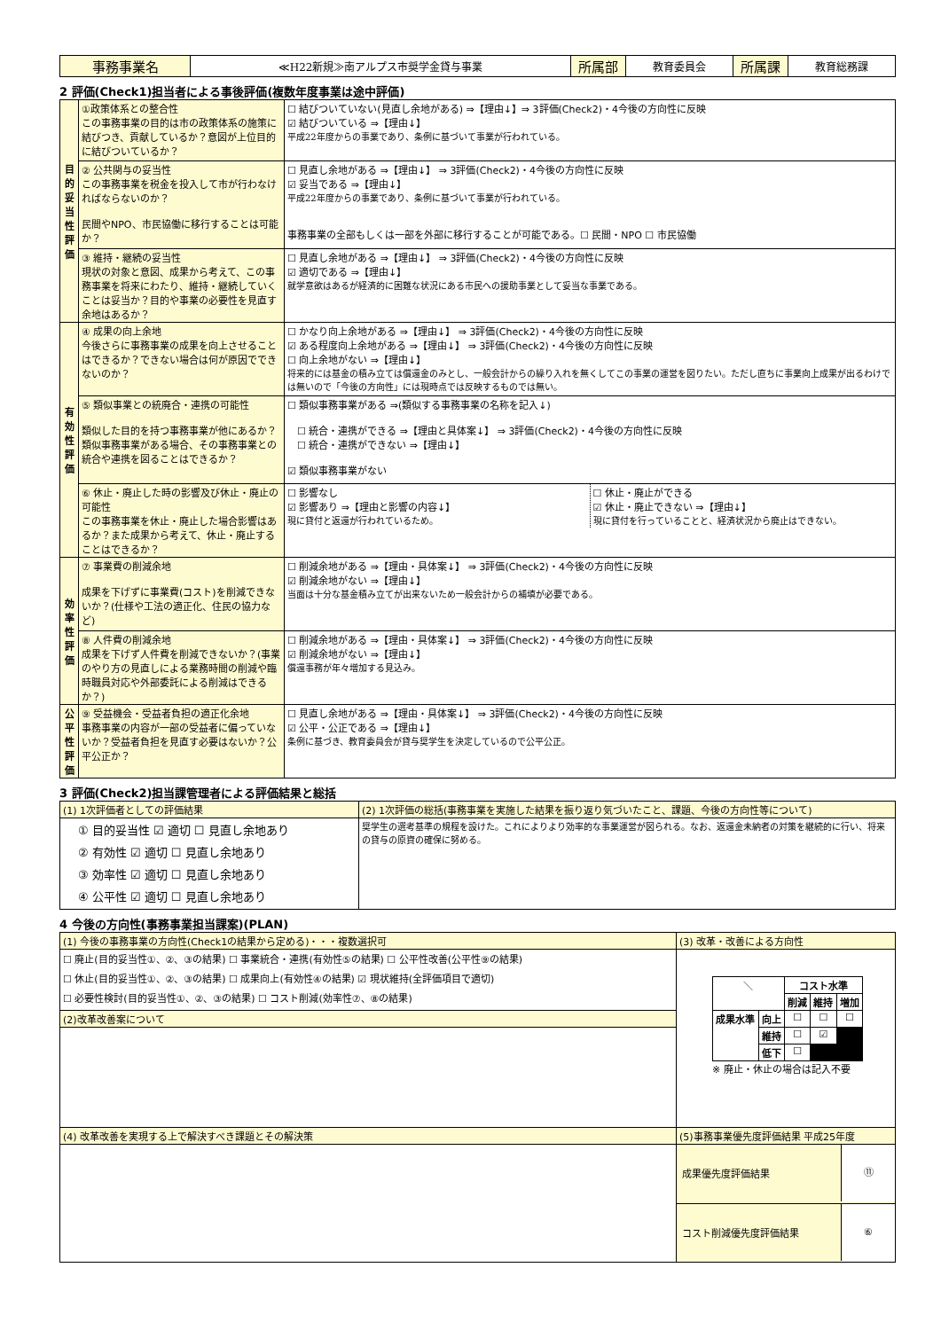| 事務事業名 | ≪H22新規≫南アルプス市奨学金貸与事業 | 所属部 | 教育委員会 | 所属課 | 教育総務課 |
2 評価(Check1)担当者による事後評価(複数年度事業は途中評価)
| 目的妥当性評価 | ①政策体系との整合性 この事務事業の目的は市の政策体系の施策に結びつき、貢献しているか？意図が上位目的に結びついているか？ | ☐ 結びついていない(見直し余地がある) ⇒【理由↓】⇒ 3評価(Check2)・4今後の方向性に反映 ☑ 結びついている ⇒【理由↓】 平成22年度からの事業であり、条例に基づいて事業が行われている。 |
| | ② 公共関与の妥当性 この事務事業を税金を投入して市が行わなければならないのか？ 民間やNPO、市民協働に移行することは可能か？ | ☐ 見直し余地がある ⇒【理由↓】 ⇒ 3評価(Check2)・4今後の方向性に反映 ☑ 妥当である ⇒【理由↓】 平成22年度からの事業であり、条例に基づいて事業が行われている。 事務事業の全部もしくは一部を外部に移行することが可能である。☐ 民間・NPO ☐ 市民協働 |
| | ③ 維持・継続の妥当性 現状の対象と意図、成果から考えて、この事務事業を将来にわたり、維持・継続していくことは妥当か？目的や事業の必要性を見直す余地はあるか？ | ☐ 見直し余地がある ⇒【理由↓】 ⇒ 3評価(Check2)・4今後の方向性に反映 ☑ 適切である ⇒【理由↓】 就学意欲はあるが経済的に困難な状況にある市民への援助事業として妥当な事業である。 |
| 有効性評価 | ④ 成果の向上余地 今後さらに事務事業の成果を向上させることはできるか？できない場合は何が原因でできないのか？ | ☐ かなり向上余地がある ⇒【理由↓】 ⇒ 3評価(Check2)・4今後の方向性に反映 ☑ ある程度向上余地がある ⇒【理由↓】 ⇒ 3評価(Check2)・4今後の方向性に反映 ☐ 向上余地がない ⇒【理由↓】 将来的には基金の積み立ては償還金のみとし、一般会計からの繰り入れを無くしてこの事業の運営を図りたい。ただし直ちに事業向上成果が出るわけでは無いので「今後の方向性」には現時点では反映するものでは無い。 |
| | ⑤ 類似事業との統廃合・連携の可能性 類似した目的を持つ事務事業が他にあるか？類似事務事業がある場合、その事務事業との統合や連携を図ることはできるか？ | ☐ 類似事務事業がある ⇒(類似する事務事業の名称を記入↓) ☐ 統合・連携ができる ⇒【理由と具体案↓】 ⇒ 3評価(Check2)・4今後の方向性に反映 ☐ 統合・連携ができない ⇒【理由↓】 ☑ 類似事務事業がない |
| | ⑥ 休止・廃止した時の影響及び休止・廃止の可能性 この事務事業を休止・廃止した場合影響はあるか？また成果から考えて、休止・廃止することはできるか？ | ☐ 影響なし ☑ 影響あり ⇒【理由と影響の内容↓】 現に貸付と返還が行われているため。 ☐ 休止・廃止ができる ☑ 休止・廃止できない ⇒【理由↓】 現に貸付を行っていることと、経済状況から廃止はできない。 |
| 効率性評価 | ⑦ 事業費の削減余地 成果を下げずに事業費(コスト)を削減できないか？(仕様や工法の適正化、住民の協力など) | ☐ 削減余地がある ⇒【理由・具体案↓】 ⇒ 3評価(Check2)・4今後の方向性に反映 ☑ 削減余地がない ⇒【理由↓】 当面は十分な基金積み立てが出来ないため一般会計からの補填が必要である。 |
| | ⑧ 人件費の削減余地 成果を下げず人件費を削減できないか？(事業のやり方の見直しによる業務時間の削減や臨時職員対応や外部委託による削減はできるか？) | ☐ 削減余地がある ⇒【理由・具体案↓】 ⇒ 3評価(Check2)・4今後の方向性に反映 ☑ 削減余地がない ⇒【理由↓】 償還事務が年々増加する見込み。 |
| 公平性評価 | ⑨ 受益機会・受益者負担の適正化余地 事務事業の内容が一部の受益者に偏っていないか？受益者負担を見直す必要はないか？公平公正か？ | ☐ 見直し余地がある ⇒【理由・具体案↓】 ⇒ 3評価(Check2)・4今後の方向性に反映 ☑ 公平・公正である ⇒【理由↓】 条例に基づき、教育委員会が貸与奨学生を決定しているので公平公正。 |
3 評価(Check2)担当課管理者による評価結果と総括
| (1) 1次評価者としての評価結果 | (2) 1次評価の総括(事務事業を実施した結果を振り返り気づいたこと、課題、今後の方向性等について) |
| ① 目的妥当性 ☑ 適切 ☐ 見直し余地あり ② 有効性 ☑ 適切 ☐ 見直し余地あり ③ 効率性 ☑ 適切 ☐ 見直し余地あり ④ 公平性 ☑ 適切 ☐ 見直し余地あり | 奨学生の選考基準の規程を設けた。これによりより効率的な事業運営が図られる。なお、返還金未納者の対策を継続的に行い、将来の貸与の原資の確保に努める。 |
4 今後の方向性(事務事業担当課案)(PLAN)
| (1) 今後の事務事業の方向性(Check1の結果から定める)・・・複数選択可 | (3) 改革・改善による方向性 |
| ☐ 廃止(目的妥当性①、②、③の結果) ☐ 事業統合・連携(有効性⑤の結果) ☐ 公平性改善(公平性⑨の結果) ☐ 休止(目的妥当性①、②、③の結果) ☐ 成果向上(有効性④の結果) ☑ 現状維持(全評価項目で適切) ☐ 必要性検討(目的妥当性①、②、③の結果) ☐ コスト削減(効率性⑦、⑧の結果) | / ＼ / / コスト水準 / / / / / / 削減 / 維持 / 増加 / / 成果水準 / 向上 / ☐ / ☐ / ☐ / / / 維持 / ☐ / ☑ / / / / 低下 / ☐ / / / ※ 廃止・休止の場合は記入不要 |
| (2)改革改善案について | |
| (4) 改革改善を実現する上で解決すべき課題とその解決策 | (5)事務事業優先度評価結果 平成25年度 |
| | 成果優先度評価結果 ⑪ |
| | コスト削減優先度評価結果 ⑥ |